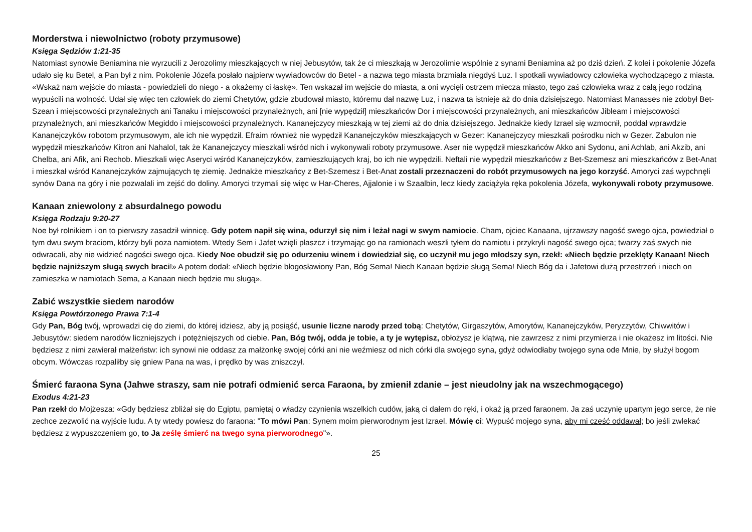Morderstwa i niewolnictwo (roboty przymusowe)
Księga Sędziów 1:21-35
Natomiast synowie Beniamina nie wyrzucili z Jerozolimy mieszkających w niej Jebusytów, tak że ci mieszkają w Jerozolimie wspólnie z synami Beniamina aż po dziś dzień. Z kolei i pokolenie Józefa udało się ku Betel, a Pan był z nim. Pokolenie Józefa posłało najpierw wywiadowców do Betel - a nazwa tego miasta brzmiała niegdyś Luz. I spotkali wywiadowcy człowieka wychodzącego z miasta. «Wskaż nam wejście do miasta - powiedzieli do niego - a okażemy ci łaskę». Ten wskazał im wejście do miasta, a oni wycięli ostrzem miecza miasto, tego zaś człowieka wraz z całą jego rodziną wypuścili na wolność. Udał się więc ten człowiek do ziemi Chetytów, gdzie zbudował miasto, któremu dał nazwę Luz, i nazwa ta istnieje aż do dnia dzisiejszego. Natomiast Manasses nie zdobył Bet-Szean i miejscowości przynależnych ani Tanaku i miejscowości przynależnych, ani [nie wypędził] mieszkańców Dor i miejscowości przynależnych, ani mieszkańców Jibleam i miejscowości przynależnych, ani mieszkańców Megiddo i miejscowości przynależnych. Kananejczycy mieszkają w tej ziemi aż do dnia dzisiejszego. Jednakże kiedy Izrael się wzmocnił, poddał wprawdzie Kananejczyków robotom przymusowym, ale ich nie wypędził. Efraim również nie wypędził Kananejczyków mieszkających w Gezer: Kananejczycy mieszkali pośrodku nich w Gezer. Zabulon nie wypędził mieszkańców Kitron ani Nahalol, tak że Kananejczycy mieszkali wśród nich i wykonywali roboty przymusowe. Aser nie wypędził mieszkańców Akko ani Sydonu, ani Achlab, ani Akzib, ani Chelba, ani Afik, ani Rechob. Mieszkali więc Aseryci wśród Kananejczyków, zamieszkujących kraj, bo ich nie wypędzili. Neftali nie wypędził mieszkańców z Bet-Szemesz ani mieszkańców z Bet-Anat i mieszkał wśród Kananejczyków zajmujących tę ziemię. Jednakże mieszkańcy z Bet-Szemesz i Bet-Anat zostali przeznaczeni do robót przymusowych na jego korzyść. Amoryci zaś wypchnęli synów Dana na góry i nie pozwalali im zejść do doliny. Amoryci trzymali się więc w Har-Cheres, Ajjalonie i w Szaalbin, lecz kiedy zaciążyła ręka pokolenia Józefa, wykonywali roboty przymusowe.
Kanaan zniewolony z absurdalnego powodu
Księga Rodzaju 9:20-27
Noe był rolnikiem i on to pierwszy zasadził winnicę. Gdy potem napił się wina, odurzył się nim i leżał nagi w swym namiocie. Cham, ojciec Kanaana, ujrzawszy nagość swego ojca, powiedział o tym dwu swym braciom, którzy byli poza namiotem. Wtedy Sem i Jafet wzięli płaszcz i trzymając go na ramionach weszli tyłem do namiotu i przykryli nagość swego ojca; twarzy zaś swych nie odwracali, aby nie widzieć nagości swego ojca. Kiedy Noe obudził się po odurzeniu winem i dowiedział się, co uczynił mu jego młodszy syn, rzekł: «Niech będzie przeklęty Kanaan! Niech będzie najniższym sługą swych braci!» A potem dodał: «Niech będzie błogosławiony Pan, Bóg Sema! Niech Kanaan będzie sługą Sema! Niech Bóg da i Jafetowi dużą przestrzeń i niech on zamieszka w namiotach Sema, a Kanaan niech będzie mu sługą».
Zabić wszystkie siedem narodów
Księga Powtórzonego Prawa 7:1-4
Gdy Pan, Bóg twój, wprowadzi cię do ziemi, do której idziesz, aby ją posiąść, usunie liczne narody przed tobą: Chetytów, Girgaszytów, Amorytów, Kananejczyków, Peryzzytów, Chiwwitów i Jebusytów: siedem narodów liczniejszych i potężniejszych od ciebie. Pan, Bóg twój, odda je tobie, a ty je wytępisz, obłożysz je klątwą, nie zawrzesz z nimi przymierza i nie okażesz im litości. Nie będziesz z nimi zawierał małżeństw: ich synowi nie oddasz za małżonkę swojej córki ani nie weźmiesz od nich córki dla swojego syna, gdyż odwiodłaby twojego syna ode Mnie, by służył bogom obcym. Wówczas rozpaliłby się gniew Pana na was, i prędko by was zniszczył.
Śmierć faraona Syna (Jahwe straszy, sam nie potrafi odmienić serca Faraona, by zmienił zdanie – jest nieudolny jak na wszechmogącego)
Exodus 4:21-23
Pan rzekł do Mojżesza: «Gdy będziesz zbliżał się do Egiptu, pamiętaj o władzy czynienia wszelkich cudów, jaką ci dałem do ręki, i okaż ją przed faraonem. Ja zaś uczynię upartym jego serce, że nie zechce zezwolić na wyjście ludu. A ty wtedy powiesz do faraona: "To mówi Pan: Synem moim pierworodnym jest Izrael. Mówię ci: Wypuść mojego syna, aby mi cześć oddawał; bo jeśli zwlekać będziesz z wypuszczeniem go, to Ja ześlę śmierć na twego syna pierworodnego"».
25